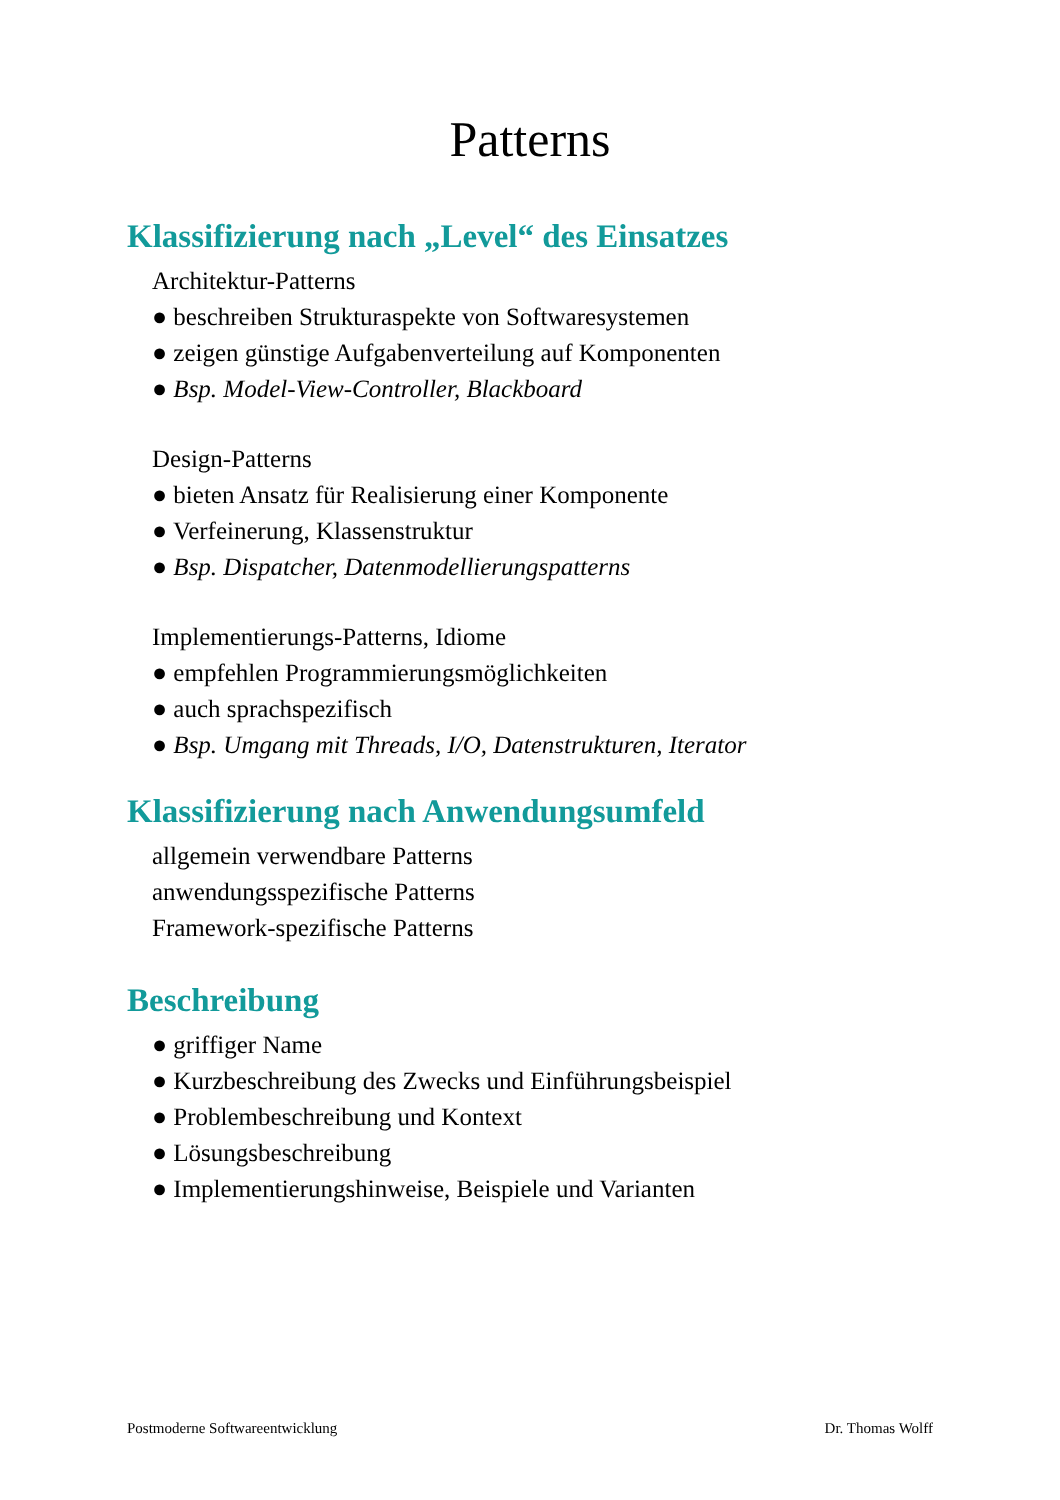Patterns
Klassifizierung nach „Level“ des Einsatzes
Architektur-Patterns
● beschreiben Strukturaspekte von Softwaresystemen
● zeigen günstige Aufgabenverteilung auf Komponenten
● Bsp. Model-View-Controller, Blackboard
Design-Patterns
● bieten Ansatz für Realisierung einer Komponente
● Verfeinerung, Klassenstruktur
● Bsp. Dispatcher, Datenmodellierungspatterns
Implementierungs-Patterns, Idiome
● empfehlen Programmierungsmöglichkeiten
● auch sprachspezifisch
● Bsp. Umgang mit Threads, I/O, Datenstrukturen, Iterator
Klassifizierung nach Anwendungsumfeld
allgemein verwendbare Patterns
anwendungsspezifische Patterns
Framework-spezifische Patterns
Beschreibung
● griffiger Name
● Kurzbeschreibung des Zwecks und Einführungsbeispiel
● Problembeschreibung und Kontext
● Lösungsbeschreibung
● Implementierungshinweise, Beispiele und Varianten
Postmoderne Softwareentwicklung Dr. Thomas Wolff